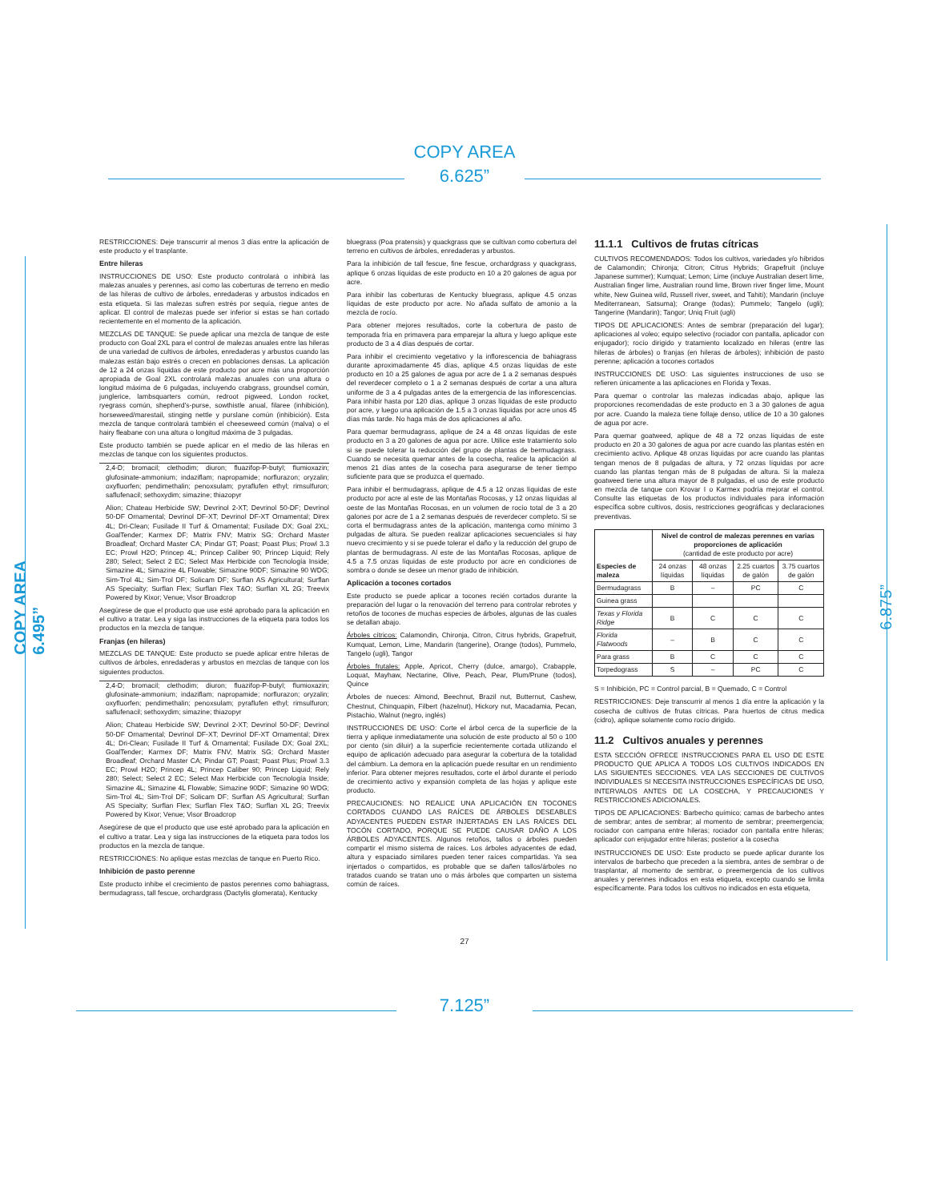COPY AREA
6.625”
COPY AREA
6.495”
6.875”
RESTRICCIONES: Deje transcurrir al menos 3 días entre la aplicación de este producto y el trasplante.
Entre hileras
INSTRUCCIONES DE USO: Este producto controlará o inhibirá las malezas anuales y perennes, así como las coberturas de terreno en medio de las hileras de cultivo de árboles, enredaderas y arbustos indicados en esta etiqueta. Si las malezas sufren estrés por sequía, riegue antes de aplicar. El control de malezas puede ser inferior si estas se han cortado recientemente en el momento de la aplicación.
MEZCLAS DE TANQUE: Se puede aplicar una mezcla de tanque de este producto con Goal 2XL para el control de malezas anuales entre las hileras de una variedad de cultivos de árboles, enredaderas y arbustos cuando las malezas están bajo estrés o crecen en poblaciones densas. La aplicación de 12 a 24 onzas líquidas de este producto por acre más una proporción apropiada de Goal 2XL controlará malezas anuales con una altura o longitud máxima de 6 pulgadas, incluyendo crabgrass, groundsel común, junglerice, lambsquarters común, redroot pigweed, London rocket, ryegrass común, shepherd’s-purse, sowthistle anual, filaree (inhibición), horseweed/marestail, stinging nettle y purslane común (inhibición). Esta mezcla de tanque controlará también el cheeseweed común (malva) o el hairy fleabane con una altura o longitud máxima de 3 pulgadas.
Este producto también se puede aplicar en el medio de las hileras en mezclas de tanque con los siguientes productos.
2,4-D; bromacil; clethodim; diuron; fluazifop-P-butyl; flumioxazin; glufosinate-ammonium; indaziflam; napropamide; norflurazon; oryzalin; oxyfluorfen; pendimethalin; penoxsulam; pyraflufen ethyl; rimsulfuron; saflufenacil; sethoxydim; simazine; thiazopyr
Alion; Chateau Herbicide SW; Devrinol 2-XT; Devrinol 50-DF; Devrinol 50-DF Ornamental; Devrinol DF-XT; Devrinol DF-XT Ornamental; Direx 4L; Dri-Clean; Fusilade II Turf & Ornamental; Fusilade DX; Goal 2XL; GoalTender; Karmex DF; Matrix FNV; Matrix SG; Orchard Master Broadleaf; Orchard Master CA; Pindar GT; Poast; Poast Plus; Prowl 3.3 EC; Prowl H2O; Princep 4L; Princep Caliber 90; Princep Liquid; Rely 280; Select; Select 2 EC; Select Max Herbicide con Tecnología Inside; Simazine 4L; Simazine 4L Flowable; Simazine 90DF; Simazine 90 WDG; Sim-Trol 4L; Sim-Trol DF; Solicam DF; Surflan AS Agricultural; Surflan AS Specialty; Surflan Flex; Surflan Flex T&O; Surflan XL 2G; Treevix Powered by Kixor; Venue; Visor Broadcrop
Asegúrese de que el producto que use esté aprobado para la aplicación en el cultivo a tratar. Lea y siga las instrucciones de la etiqueta para todos los productos en la mezcla de tanque.
Franjas (en hileras)
MEZCLAS DE TANQUE: Este producto se puede aplicar entre hileras de cultivos de árboles, enredaderas y arbustos en mezclas de tanque con los siguientes productos.
2,4-D; bromacil; clethodim; diuron; fluazifop-P-butyl; flumioxazin; glufosinate-ammonium; indaziflam; napropamide; norflurazon; oryzalin; oxyfluorfen; pendimethalin; penoxsulam; pyraflufen ethyl; rimsulfuron; saflufenacil; sethoxydim; simazine; thiazopyr
Alion; Chateau Herbicide SW; Devrinol 2-XT; Devrinol 50-DF; Devrinol 50-DF Ornamental; Devrinol DF-XT; Devrinol DF-XT Ornamental; Direx 4L; Dri-Clean; Fusilade II Turf & Ornamental; Fusilade DX; Goal 2XL; GoalTender; Karmex DF; Matrix FNV; Matrix SG; Orchard Master Broadleaf; Orchard Master CA; Pindar GT; Poast; Poast Plus; Prowl 3.3 EC; Prowl H2O; Princep 4L; Princep Caliber 90; Princep Liquid; Rely 280; Select; Select 2 EC; Select Max Herbicide con Tecnología Inside; Simazine 4L; Simazine 4L Flowable; Simazine 90DF; Simazine 90 WDG; Sim-Trol 4L; Sim-Trol DF; Solicam DF; Surflan AS Agricultural; Surflan AS Specialty; Surflan Flex; Surflan Flex T&O; Surflan XL 2G; Treevix Powered by Kixor; Venue; Visor Broadcrop
Asegúrese de que el producto que use esté aprobado para la aplicación en el cultivo a tratar. Lea y siga las instrucciones de la etiqueta para todos los productos en la mezcla de tanque.
RESTRICCIONES: No aplique estas mezclas de tanque en Puerto Rico.
Inhibición de pasto perenne
Este producto inhibe el crecimiento de pastos perennes como bahiagrass, bermudagrass, tall fescue, orchardgrass (Dactylis glomerata), Kentucky
bluegrass (Poa pratensis) y quackgrass que se cultivan como cobertura del terreno en cultivos de árboles, enredaderas y arbustos.
Para la inhibición de tall fescue, fine fescue, orchardgrass y quackgrass, aplique 6 onzas líquidas de este producto en 10 a 20 galones de agua por acre.
Para inhibir las coberturas de Kentucky bluegrass, aplique 4.5 onzas líquidas de este producto por acre. No añada sulfato de amonio a la mezcla de rocío.
Para obtener mejores resultados, corte la cobertura de pasto de temporada fría en primavera para emparejar la altura y luego aplique este producto de 3 a 4 días después de cortar.
Para inhibir el crecimiento vegetativo y la inflorescencia de bahiagrass durante aproximadamente 45 días, aplique 4.5 onzas líquidas de este producto en 10 a 25 galones de agua por acre de 1 a 2 semanas después del reverdecer completo o 1 a 2 semanas después de cortar a una altura uniforme de 3 a 4 pulgadas antes de la emergencia de las inflorescencias. Para inhibir hasta por 120 días, aplique 3 onzas líquidas de este producto por acre, y luego una aplicación de 1.5 a 3 onzas líquidas por acre unos 45 días más tarde. No haga más de dos aplicaciones al año.
Para quemar bermudagrass, aplique de 24 a 48 onzas líquidas de este producto en 3 a 20 galones de agua por acre. Utilice este tratamiento solo si se puede tolerar la reducción del grupo de plantas de bermudagrass. Cuando se necesita quemar antes de la cosecha, realice la aplicación al menos 21 días antes de la cosecha para asegurarse de tener tiempo suficiente para que se produzca el quemado.
Para inhibir el bermudagrass, aplique de 4.5 a 12 onzas líquidas de este producto por acre al este de las Montañas Rocosas, y 12 onzas líquidas al oeste de las Montañas Rocosas, en un volumen de rocío total de 3 a 20 galones por acre de 1 a 2 semanas después de reverdecer completo. Si se corta el bermudagrass antes de la aplicación, mantenga como mínimo 3 pulgadas de altura. Se pueden realizar aplicaciones secuenciales si hay nuevo crecimiento y si se puede tolerar el daño y la reducción del grupo de plantas de bermudagrass. Al este de las Montañas Rocosas, aplique de 4.5 a 7.5 onzas líquidas de este producto por acre en condiciones de sombra o donde se desee un menor grado de inhibición.
Aplicación a tocones cortados
Este producto se puede aplicar a tocones recién cortados durante la preparación del lugar o la renovación del terreno para controlar rebrotes y retoños de tocones de muchas especies de árboles, algunas de las cuales se detallan abajo.
Árboles cítricos: Calamondin, Chironja, Citron, Citrus hybrids, Grapefruit, Kumquat, Lemon, Lime, Mandarin (tangerine), Orange (todos), Pummelo, Tangelo (ugli), Tangor
Árboles frutales: Apple, Apricot, Cherry (dulce, amargo), Crabapple, Loquat, Mayhaw, Nectarine, Olive, Peach, Pear, Plum/Prune (todos), Quince
Árboles de nueces: Almond, Beechnut, Brazil nut, Butternut, Cashew, Chestnut, Chinquapin, Filbert (hazelnut), Hickory nut, Macadamia, Pecan, Pistachio, Walnut (negro, inglés)
INSTRUCCIONES DE USO: Corte el árbol cerca de la superficie de la tierra y aplique inmediatamente una solución de este producto al 50 o 100 por ciento (sin diluir) a la superficie recientemente cortada utilizando el equipo de aplicación adecuado para asegurar la cobertura de la totalidad del cámbium. La demora en la aplicación puede resultar en un rendimiento inferior. Para obtener mejores resultados, corte el árbol durante el período de crecimiento activo y expansión completa de las hojas y aplique este producto.
PRECAUCIONES: NO REALICE UNA APLICACIÓN EN TOCONES CORTADOS CUANDO LAS RAÍCES DE ÁRBOLES DESEABLES ADYACENTES PUEDEN ESTAR INJERTADAS EN LAS RAÍCES DEL TOCÓN CORTADO, PORQUE SE PUEDE CAUSAR DAÑO A LOS ÁRBOLES ADYACENTES. Algunos retoños, tallos o árboles pueden compartir el mismo sistema de raíces. Los árboles adyacentes de edad, altura y espaciado similares pueden tener raíces compartidas. Ya sea injertados o compartidos, es probable que se dañen tallos/árboles no tratados cuando se tratan uno o más árboles que comparten un sistema común de raíces.
11.1.1 Cultivos de frutas cítricas
CULTIVOS RECOMENDADOS: Todos los cultivos, variedades y/o híbridos de Calamondin; Chironja; Citron; Citrus Hybrids; Grapefruit (incluye Japanese summer); Kumquat; Lemon; Lime (incluye Australian desert lime, Australian finger lime, Australian round lime, Brown river finger lime, Mount white, New Guinea wild, Russell river, sweet, and Tahiti); Mandarin (incluye Mediterranean, Satsuma); Orange (todas); Pummelo; Tangelo (ugli); Tangerine (Mandarin); Tangor; Uniq Fruit (ugli)
TIPOS DE APLICACIONES: Antes de sembrar (preparación del lugar); aplicaciones al voleo; equipo selectivo (rociador con pantalla, aplicador con enjugador); rocío dirigido y tratamiento localizado en hileras (entre las hileras de árboles) o franjas (en hileras de árboles); inhibición de pasto perenne; aplicación a tocones cortados
INSTRUCCIONES DE USO: Las siguientes instrucciones de uso se refieren únicamente a las aplicaciones en Florida y Texas.
Para quemar o controlar las malezas indicadas abajo, aplique las proporciones recomendadas de este producto en 3 a 30 galones de agua por acre. Cuando la maleza tiene follaje denso, utilice de 10 a 30 galones de agua por acre.
Para quemar goatweed, aplique de 48 a 72 onzas líquidas de este producto en 20 a 30 galones de agua por acre cuando las plantas estén en crecimiento activo. Aplique 48 onzas líquidas por acre cuando las plantas tengan menos de 8 pulgadas de altura, y 72 onzas líquidas por acre cuando las plantas tengan más de 8 pulgadas de altura. Si la maleza goatweed tiene una altura mayor de 8 pulgadas, el uso de este producto en mezcla de tanque con Krovar I o Karmex podría mejorar el control. Consulte las etiquetas de los productos individuales para información específica sobre cultivos, dosis, restricciones geográficas y declaraciones preventivas.
| Especies de maleza | Nivel de control de malezas perennes en varias proporciones de aplicación (cantidad de este producto por acre) | | | |
| --- | --- | --- | --- | --- |
| | 24 onzas líquidas | 48 onzas líquidas | 2.25 cuartos de galón | 3.75 cuartos de galón |
| Bermudagrass | B | – | PC | C |
| Guinea grass | | | | |
| Texas y Florida Ridge | B | C | C | C |
| Florida Flatwoods | – | B | C | C |
| Para grass | B | C | C | C |
| Torpedograss | S | – | PC | C |
S = Inhibición, PC = Control parcial, B = Quemado, C = Control
RESTRICCIONES: Deje transcurrir al menos 1 día entre la aplicación y la cosecha de cultivos de frutas cítricas. Para huertos de citrus medica (cidro), aplique solamente como rocío dirigido.
11.2 Cultivos anuales y perennes
ESTA SECCIÓN OFRECE INSTRUCCIONES PARA EL USO DE ESTE PRODUCTO QUE APLICA A TODOS LOS CULTIVOS INDICADOS EN LAS SIGUIENTES SECCIONES. VEA LAS SECCIONES DE CULTIVOS INDIVIDUALES SI NECESITA INSTRUCCIONES ESPECÍFICAS DE USO, INTERVALOS ANTES DE LA COSECHA, Y PRECAUCIONES Y RESTRICCIONES ADICIONALES.
TIPOS DE APLICACIONES: Barbecho químico; camas de barbecho antes de sembrar; antes de sembrar; al momento de sembrar; preemergencia; rociador con campana entre hileras; rociador con pantalla entre hileras; aplicador con enjugador entre hileras; posterior a la cosecha
INSTRUCCIONES DE USO: Este producto se puede aplicar durante los intervalos de barbecho que preceden a la siembra, antes de sembrar o de trasplantar, al momento de sembrar, o preemergencia de los cultivos anuales y perennes indicados en esta etiqueta, excepto cuando se limita específicamente. Para todos los cultivos no indicados en esta etiqueta,
27
7.125”